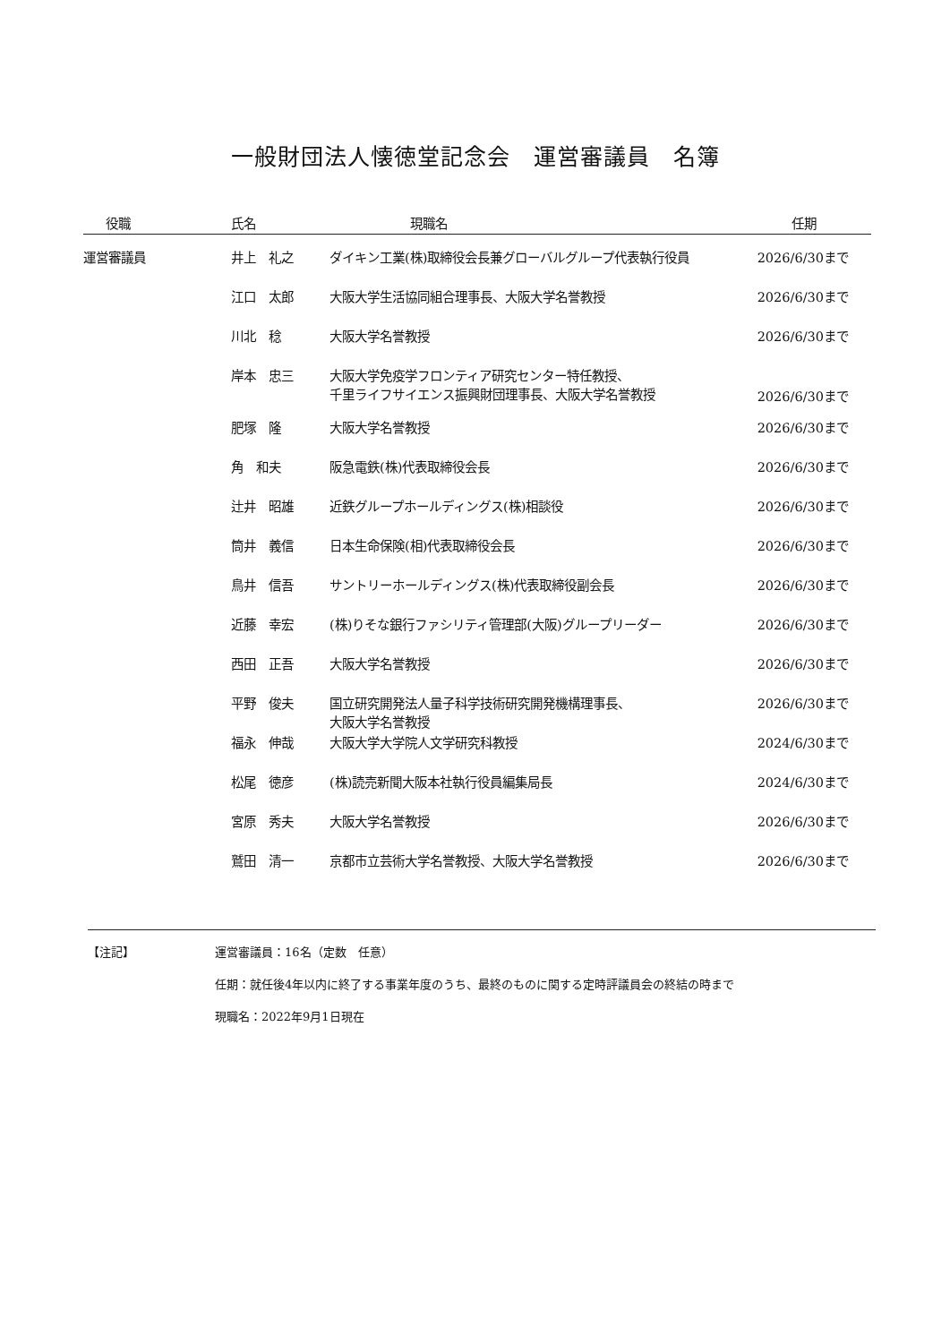一般財団法人懐徳堂記念会　運営審議員　名簿
| 役職 | 氏名 | 現職名 | 任期 |
| --- | --- | --- | --- |
| 運営審議員 | 井上 礼之 | ダイキン工業(株)取締役会長兼グローバルグループ代表執行役員 | 2026/6/30まで |
| | 江口 太郎 | 大阪大学生活協同組合理事長、大阪大学名誉教授 | 2026/6/30まで |
| | 川北 稔 | 大阪大学名誉教授 | 2026/6/30まで |
| | 岸本 忠三 | 大阪大学免疫学フロンティア研究センター特任教授、 千里ライフサイエンス振興財団理事長、大阪大学名誉教授 | 2026/6/30まで |
| | 肥塚 隆 | 大阪大学名誉教授 | 2026/6/30まで |
| | 角 和夫 | 阪急電鉄(株)代表取締役会長 | 2026/6/30まで |
| | 辻井 昭雄 | 近鉄グループホールディングス(株)相談役 | 2026/6/30まで |
| | 筒井 義信 | 日本生命保険(相)代表取締役会長 | 2026/6/30まで |
| | 鳥井 信吾 | サントリーホールディングス(株)代表取締役副会長 | 2026/6/30まで |
| | 近藤 幸宏 | (株)りそな銀行ファシリティ管理部(大阪)グループリーダー | 2026/6/30まで |
| | 西田 正吾 | 大阪大学名誉教授 | 2026/6/30まで |
| | 平野 俊夫 | 国立研究開発法人量子科学技術研究開発機構理事長、 大阪大学名誉教授 | 2026/6/30まで |
| | 福永 伸哉 | 大阪大学大学院人文学研究科教授 | 2024/6/30まで |
| | 松尾 徳彦 | (株)読売新聞大阪本社執行役員編集局長 | 2024/6/30まで |
| | 宮原 秀夫 | 大阪大学名誉教授 | 2026/6/30まで |
| | 鷲田 清一 | 京都市立芸術大学名誉教授、大阪大学名誉教授 | 2026/6/30まで |
【注記】 運営審議員：16名（定数　任意）
任期：就任後4年以内に終了する事業年度のうち、最終のものに関する定時評議員会の終結の時まで
現職名：2022年9月1日現在